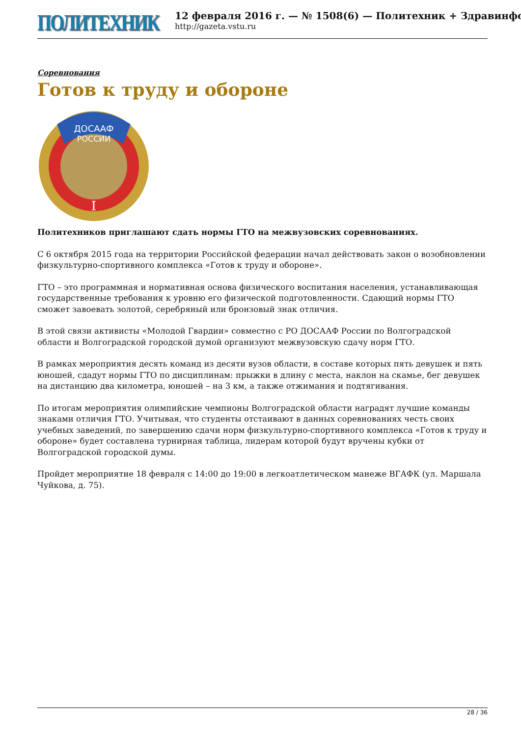ПОЛИТЕХНИК
12 февраля 2016 г. — № 1508(6) — Политехник + Здравинфо
http://gazeta.vstu.ru
Соревнования
Готов к труду и обороне
ДОСААФ
РОССИИ
I
Политехников приглашают сдать нормы ГТО на межвузовских соревнованиях.
С 6 октября 2015 года на территории Российской федерации начал действовать закон о возобновлении физкультурно-спортивного комплекса «Готов к труду и обороне».
ГТО – это программная и нормативная основа физического воспитания населения, устанавливающая государственные требования к уровню его физической подготовленности. Сдающий нормы ГТО сможет завоевать золотой, серебряный или бронзовый знак отличия.
В этой связи активисты «Молодой Гвардии» совместно с РО ДОСААФ России по Волгоградской области и Волгоградской городской думой организуют межвузовскую сдачу норм ГТО.
В рамках мероприятия десять команд из десяти вузов области, в составе которых пять девушек и пять юношей, сдадут нормы ГТО по дисциплинам: прыжки в длину с места, наклон на скамье, бег девушек на дистанцию два километра, юношей – на 3 км, а также отжимания и подтягивания.
По итогам мероприятия олимпийские чемпионы Волгоградской области наградят лучшие команды знаками отличия ГТО. Учитывая, что студенты отстаивают в данных соревнованиях честь своих учебных заведений, по завершению сдачи норм физкультурно-спортивного комплекса «Готов к труду и обороне» будет составлена турнирная таблица, лидерам которой будут вручены кубки от Волгоградской городской думы.
Пройдет мероприятие 18 февраля с 14:00 до 19:00 в легкоатлетическом манеже ВГАФК (ул. Маршала Чуйкова, д. 75).
28 / 36